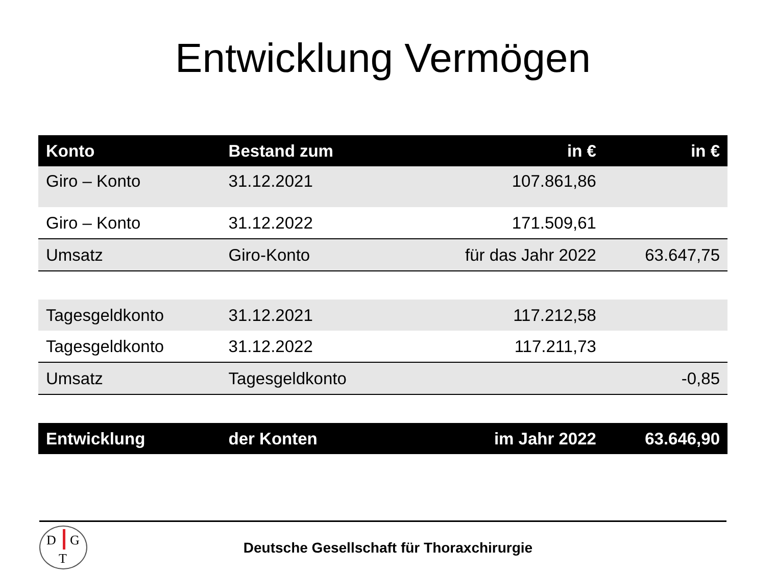Entwicklung Vermögen
| Konto | Bestand zum | in € | in € |
| --- | --- | --- | --- |
| Giro – Konto | 31.12.2021 | 107.861,86 | |
| Giro – Konto | 31.12.2022 | 171.509,61 | |
| Umsatz | Giro-Konto | für das Jahr 2022 | 63.647,75 |
| Tagesgeldkonto | 31.12.2021 | 117.212,58 | |
| Tagesgeldkonto | 31.12.2022 | 117.211,73 | |
| Umsatz | Tagesgeldkonto | | -0,85 |
| Entwicklung | der Konten | im Jahr 2022 | 63.646,90 |
D G
T
Deutsche Gesellschaft für Thoraxchirurgie